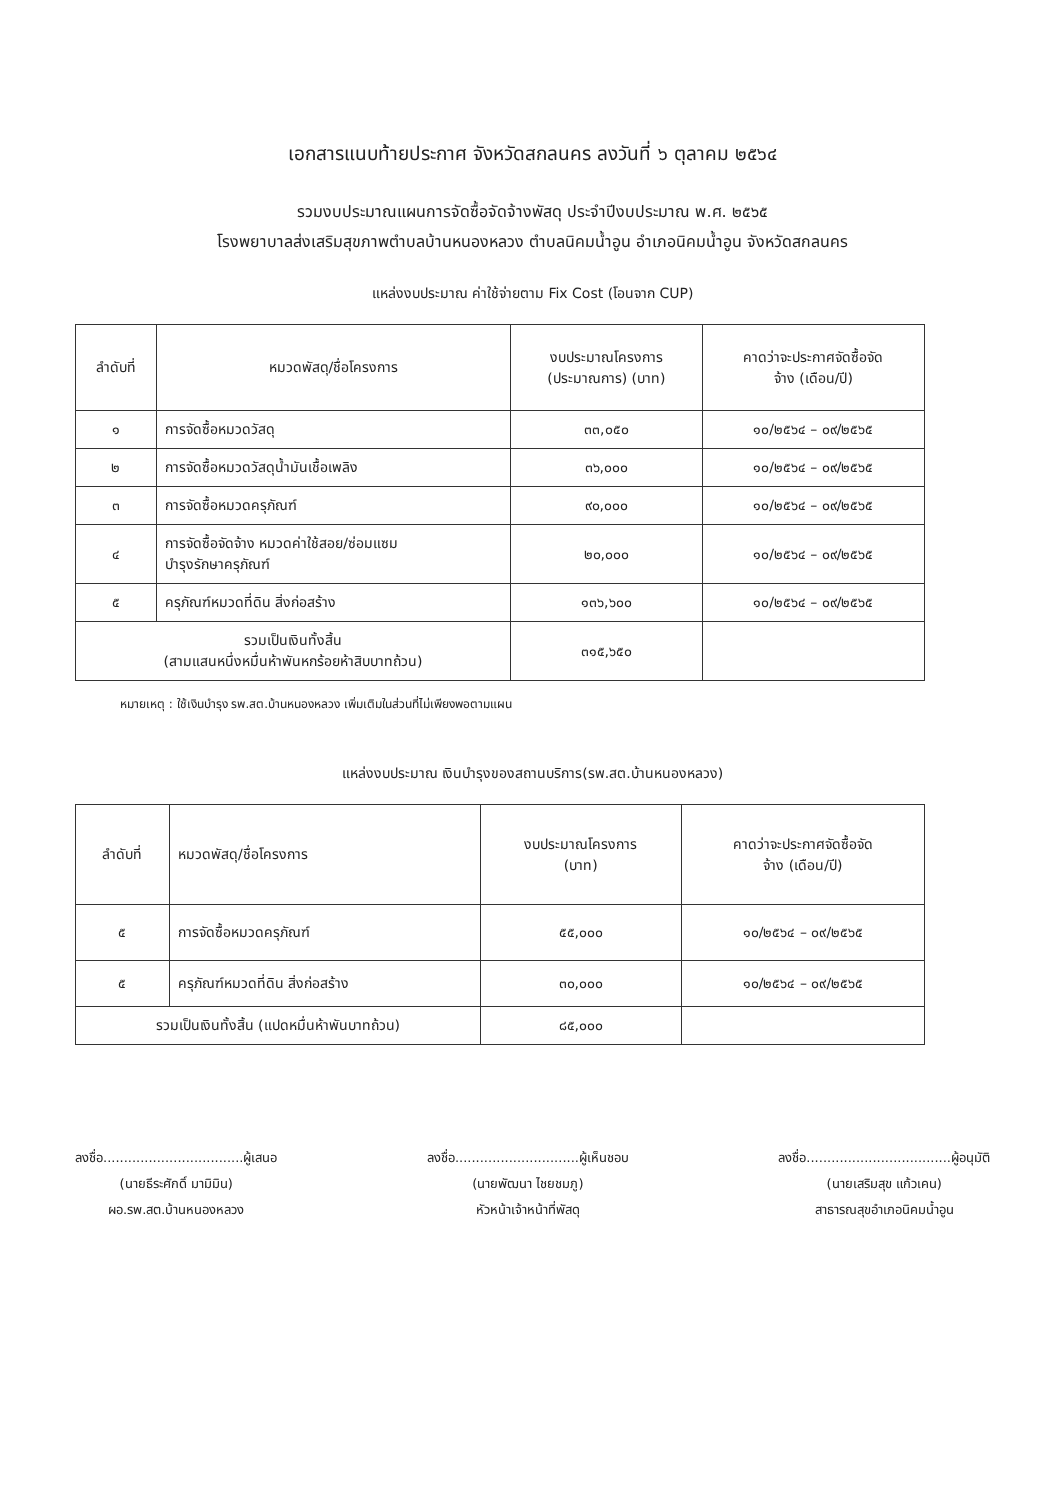เอกสารแนบท้ายประกาศ จังหวัดสกลนคร ลงวันที่ ๖ ตุลาคม ๒๕๖๔
รวมงบประมาณแผนการจัดซื้อจัดจ้างพัสดุ ประจำปีงบประมาณ พ.ศ. ๒๕๖๕
โรงพยาบาลส่งเสริมสุขภาพตำบลบ้านหนองหลวง ตำบลนิคมน้ำอูน อำเภอนิคมน้ำอูน จังหวัดสกลนคร
แหล่งงบประมาณ ค่าใช้จ่ายตาม Fix Cost (โอนจาก CUP)
| ลำดับที่ | หมวดพัสดุ/ชื่อโครงการ | งบประมาณโครงการ (ประมาณการ) (บาท) | คาดว่าจะประกาศจัดซื้อจัด จ้าง (เดือน/ปี) |
| --- | --- | --- | --- |
| ๑ | การจัดซื้อหมวดวัสดุ | ๓๓,๐๕๐ | ๑๐/๒๕๖๔ – ๐๙/๒๕๖๕ |
| ๒ | การจัดซื้อหมวดวัสดุน้ำมันเชื้อเพลิง | ๓๖,๐๐๐ | ๑๐/๒๕๖๔ – ๐๙/๒๕๖๕ |
| ๓ | การจัดซื้อหมวดครุภัณฑ์ | ๙๐,๐๐๐ | ๑๐/๒๕๖๔ – ๐๙/๒๕๖๕ |
| ๔ | การจัดซื้อจัดจ้าง หมวดค่าใช้สอย/ซ่อมแซม บำรุงรักษาครุภัณฑ์ | ๒๐,๐๐๐ | ๑๐/๒๕๖๔ – ๐๙/๒๕๖๕ |
| ๕ | ครุภัณฑ์หมวดที่ดิน สิ่งก่อสร้าง | ๑๓๖,๖๐๐ | ๑๐/๒๕๖๔ – ๐๙/๒๕๖๕ |
| รวมเป็นเงินทั้งสิ้น (สามแสนหนึ่งหมื่นห้าพันหกร้อยห้าสิบบาทถ้วน) | | ๓๑๕,๖๕๐ | |
หมายเหตุ : ใช้เงินบำรุง รพ.สต.บ้านหนองหลวง เพิ่มเติมในส่วนที่ไม่เพียงพอตามแผน
แหล่งงบประมาณ เงินบำรุงของสถานบริการ(รพ.สต.บ้านหนองหลวง)
| ลำดับที่ | หมวดพัสดุ/ชื่อโครงการ | งบประมาณโครงการ (บาท) | คาดว่าจะประกาศจัดซื้อจัด จ้าง (เดือน/ปี) |
| --- | --- | --- | --- |
| ๕ | การจัดซื้อหมวดครุภัณฑ์ | ๕๕,๐๐๐ | ๑๐/๒๕๖๔ – ๐๙/๒๕๖๕ |
| ๕ | ครุภัณฑ์หมวดที่ดิน สิ่งก่อสร้าง | ๓๐,๐๐๐ | ๑๐/๒๕๖๔ – ๐๙/๒๕๖๕ |
| รวมเป็นเงินทั้งสิ้น (แปดหมื่นห้าพันบาทถ้วน) | | ๘๕,๐๐๐ | |
ลงชื่อ..................................ผู้เสนอ
(นายธีระศักดิ์ มามิมิน)
ผอ.รพ.สต.บ้านหนองหลวง
ลงชื่อ..............................ผู้เห็นชอบ
(นายพัฒนา ไชยชมภู)
หัวหน้าเจ้าหน้าที่พัสดุ
ลงชื่อ...................................ผู้อนุมัติ
(นายเสริมสุข แก้วเคน)
สาธารณสุขอำเภอนิคมน้ำอูน